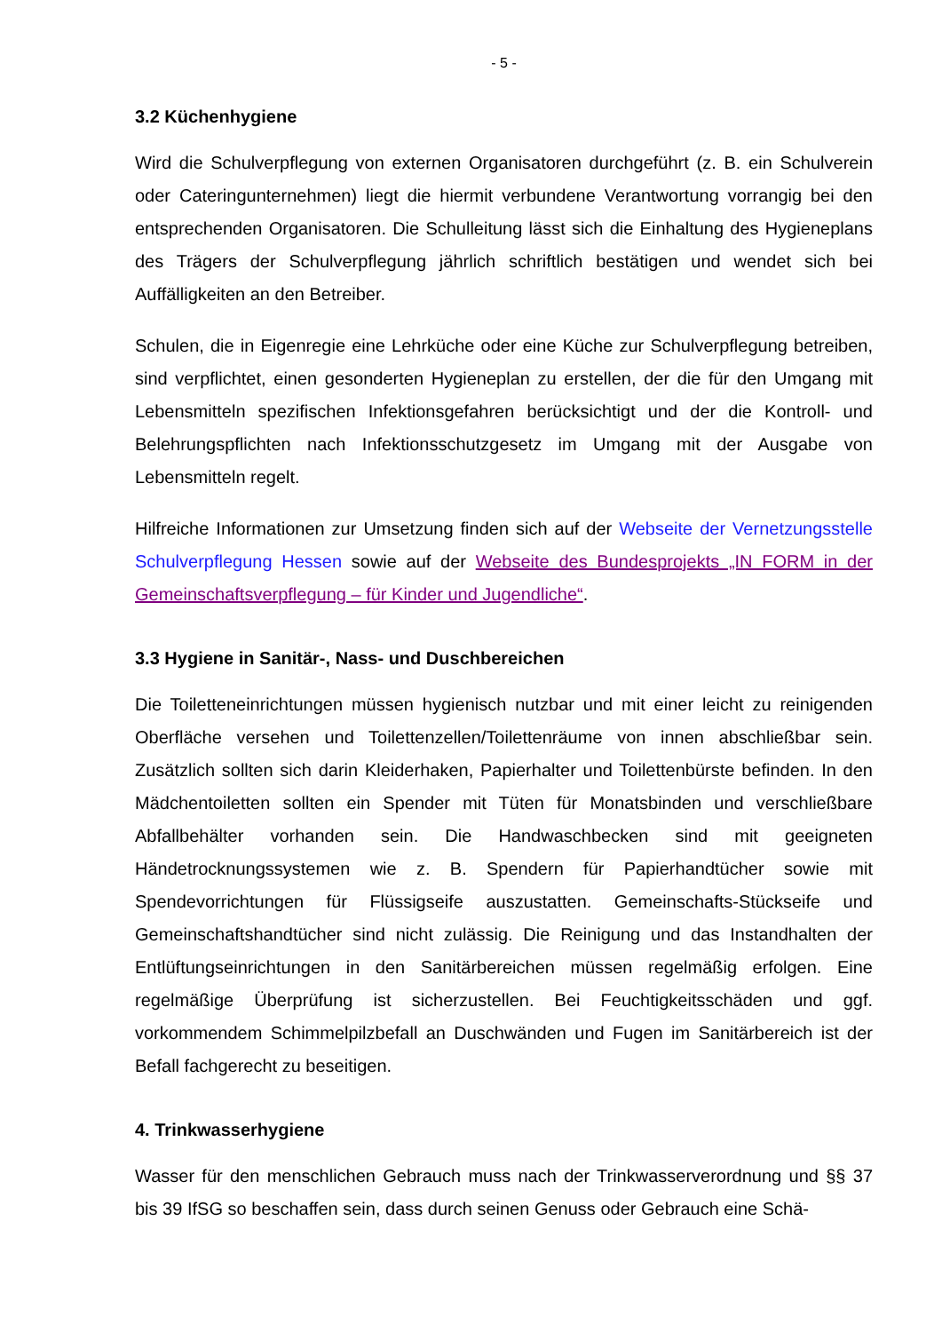- 5 -
3.2 Küchenhygiene
Wird die Schulverpflegung von externen Organisatoren durchgeführt (z. B. ein Schulverein oder Cateringunternehmen) liegt die hiermit verbundene Verantwortung vorrangig bei den entsprechenden Organisatoren. Die Schulleitung lässt sich die Einhaltung des Hygieneplans des Trägers der Schulverpflegung jährlich schriftlich bestätigen und wendet sich bei Auffälligkeiten an den Betreiber.
Schulen, die in Eigenregie eine Lehrküche oder eine Küche zur Schulverpflegung betreiben, sind verpflichtet, einen gesonderten Hygieneplan zu erstellen, der die für den Umgang mit Lebensmitteln spezifischen Infektionsgefahren berücksichtigt und der die Kontroll- und Belehrungspflichten nach Infektionsschutzgesetz im Umgang mit der Ausgabe von Lebensmitteln regelt.
Hilfreiche Informationen zur Umsetzung finden sich auf der Webseite der Vernetzungsstelle Schulverpflegung Hessen sowie auf der Webseite des Bundesprojekts „IN FORM in der Gemeinschaftsverpflegung – für Kinder und Jugendliche“.
3.3 Hygiene in Sanitär-, Nass- und Duschbereichen
Die Toiletteneinrichtungen müssen hygienisch nutzbar und mit einer leicht zu reinigenden Oberfläche versehen und Toilettenzellen/Toilettenräume von innen abschließbar sein. Zusätzlich sollten sich darin Kleiderhaken, Papierhalter und Toilettenbürste befinden. In den Mädchentoiletten sollten ein Spender mit Tüten für Monatsbinden und verschließbare Abfallbehälter vorhanden sein. Die Handwaschbecken sind mit geeigneten Händetrocknungssystemen wie z. B. Spendern für Papierhandtücher sowie mit Spendevorrichtungen für Flüssigseife auszustatten. Gemeinschafts-Stückseife und Gemeinschaftshandtücher sind nicht zulässig. Die Reinigung und das Instandhalten der Entlüftungseinrichtungen in den Sanitärbereichen müssen regelmäßig erfolgen. Eine regelmäßige Überprüfung ist sicherzustellen. Bei Feuchtigkeitsschäden und ggf. vorkommendem Schimmelpilzbefall an Duschwänden und Fugen im Sanitärbereich ist der Befall fachgerecht zu beseitigen.
4. Trinkwasserhygiene
Wasser für den menschlichen Gebrauch muss nach der Trinkwasserverordnung und §§ 37 bis 39 IfSG so beschaffen sein, dass durch seinen Genuss oder Gebrauch eine Schä-